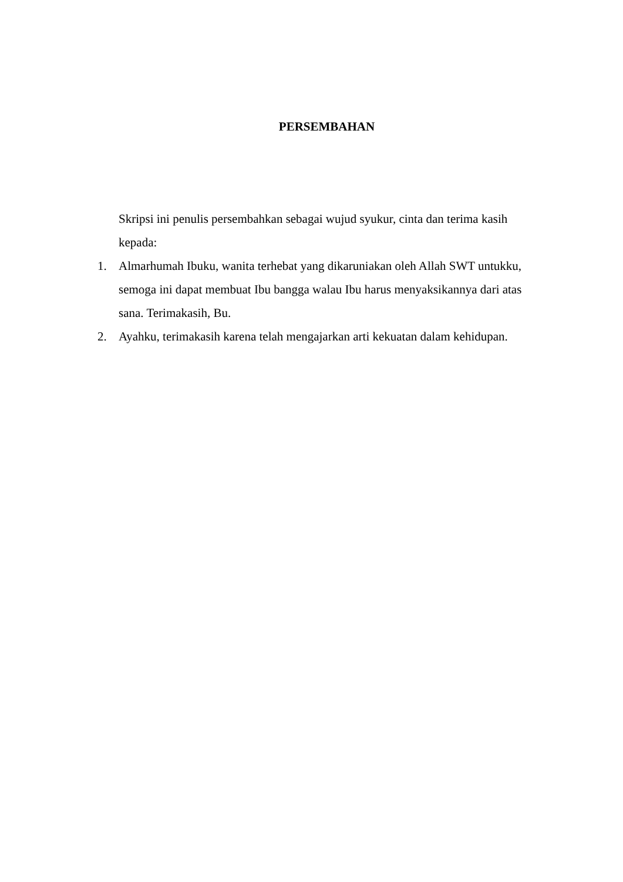PERSEMBAHAN
Skripsi ini penulis persembahkan sebagai wujud syukur, cinta dan terima kasih kepada:
1. Almarhumah Ibuku, wanita terhebat yang dikaruniakan oleh Allah SWT untukku, semoga ini dapat membuat Ibu bangga walau Ibu harus menyaksikannya dari atas sana. Terimakasih, Bu.
2. Ayahku, terimakasih karena telah mengajarkan arti kekuatan dalam kehidupan.